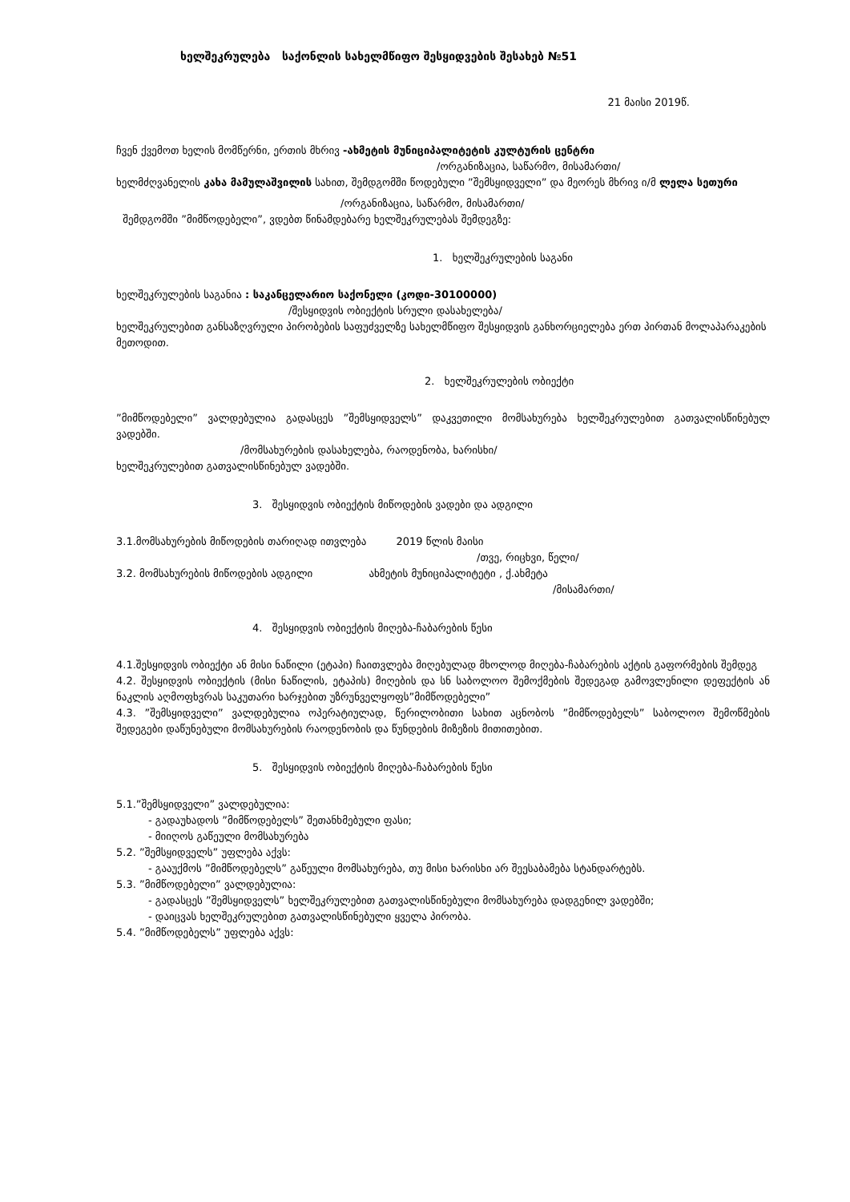ხელშეკრულება საქონლის სახელმწიფო შესყიდვების შესახებ №51
21 მაისი 2019წ.
ჩვენ ქვემოთ ხელის მომწერნი, ერთის მხრივ -ახმეტის მუნიციპალიტეტის კულტურის ცენტრი
/ორგანიზაცია, საწარმო, მისამართი/
ხელმძღვანელის კახა მამულაშვილის სახით, შემდგომში წოდებული ”შემსყიდველი” და მეორეს მხრივ ი/მ ლელა სეთური
/ორგანიზაცია, საწარმო, მისამართი/
შემდგომში ”მიმწოდებელი”, ვდებთ წინამდებარე ხელშეკრულებას შემდეგზე:
1. ხელშეკრულების საგანი
ხელშეკრულების საგანია : საკანცელარიო საქონელი (კოდი-30100000)
/შესყიდვის ობიექტის სრული დასახელება/
ხელშეკრულებით განსაზღვრული პირობების საფუძველზე სახელმწიფო შესყიდვის განხორციელება ერთ პირთან მოლაპარაკების მეთოდით.
2. ხელშეკრულების ობიექტი
”მიმწოდებელი” ვალდებულია გადასცეს ”შემსყიდველს” დაკვეთილი მომსახურება ხელშეკრულებით გათვალისწინებულ ვადებში.
/მომსახურების დასახელება, რაოდენობა, ხარისხი/
ხელშეკრულებით გათვალისწინებულ ვადებში.
3. შესყიდვის ობიექტის მიწოდების ვადები და ადგილი
3.1.მომსახურების მიწოდების თარიღად ითვლება 2019 წლის მაისი
/თვე, რიცხვი, წელი/
3.2. მომსახურების მიწოდების ადგილი ახმეტის მუნიციპალიტეტი , ქ.ახმეტა
/მისამართი/
4. შესყიდვის ობიექტის მიღება-ჩაბარების წესი
4.1.შესყიდვის ობიექტი ან მისი ნაწილი (ეტაპი) ჩაითვლება მიღებულად მხოლოდ მიღება-ჩაბარების აქტის გაფორმების შემდეგ
4.2. შესყიდვის ობიექტის (მისი ნაწილის, ეტაპის) მიღების და სნ საბოლოო შემოქმების შედეგად გამოვლენილი დეფექტის ან ნაკლის აღმოფხვრას საკუთარი ხარჯებით უზრუნველყოფს”მიმწოდებელი”
4.3. ”შემსყიდველი” ვალდებულია ოპერატიულად, წერილობითი სახით აცნობოს ”მიმწოდებელს” საბოლოო შემოწმების შედეგები დაწუნებული მომსახურების რაოდენობის და წუნდების მიზეზის მითითებით.
5. შესყიდვის ობიექტის მიღება-ჩაბარების წესი
5.1.”შემსყიდველი” ვალდებულია:
- გადაუხადოს ”მიმწოდებელს” შეთანხმებული ფასი;
- მიიღოს გაწეული მომსახურება
5.2. ”შემსყიდველს” უფლება აქვს:
- გააუქმოს ”მიმწოდებელს” გაწეული მომსახურება, თუ მისი ხარისხი არ შეესაბამება სტანდარტებს.
5.3. ”მიმწოდებელი” ვალდებულია:
- გადასცეს ”შემსყიდველს” ხელშეკრულებით გათვალისწინებული მომსახურება დადგენილ ვადებში;
- დაიცვას ხელშეკრულებით გათვალისწინებული ყველა პირობა.
5.4. ”მიმწოდებელს” უფლება აქვს: